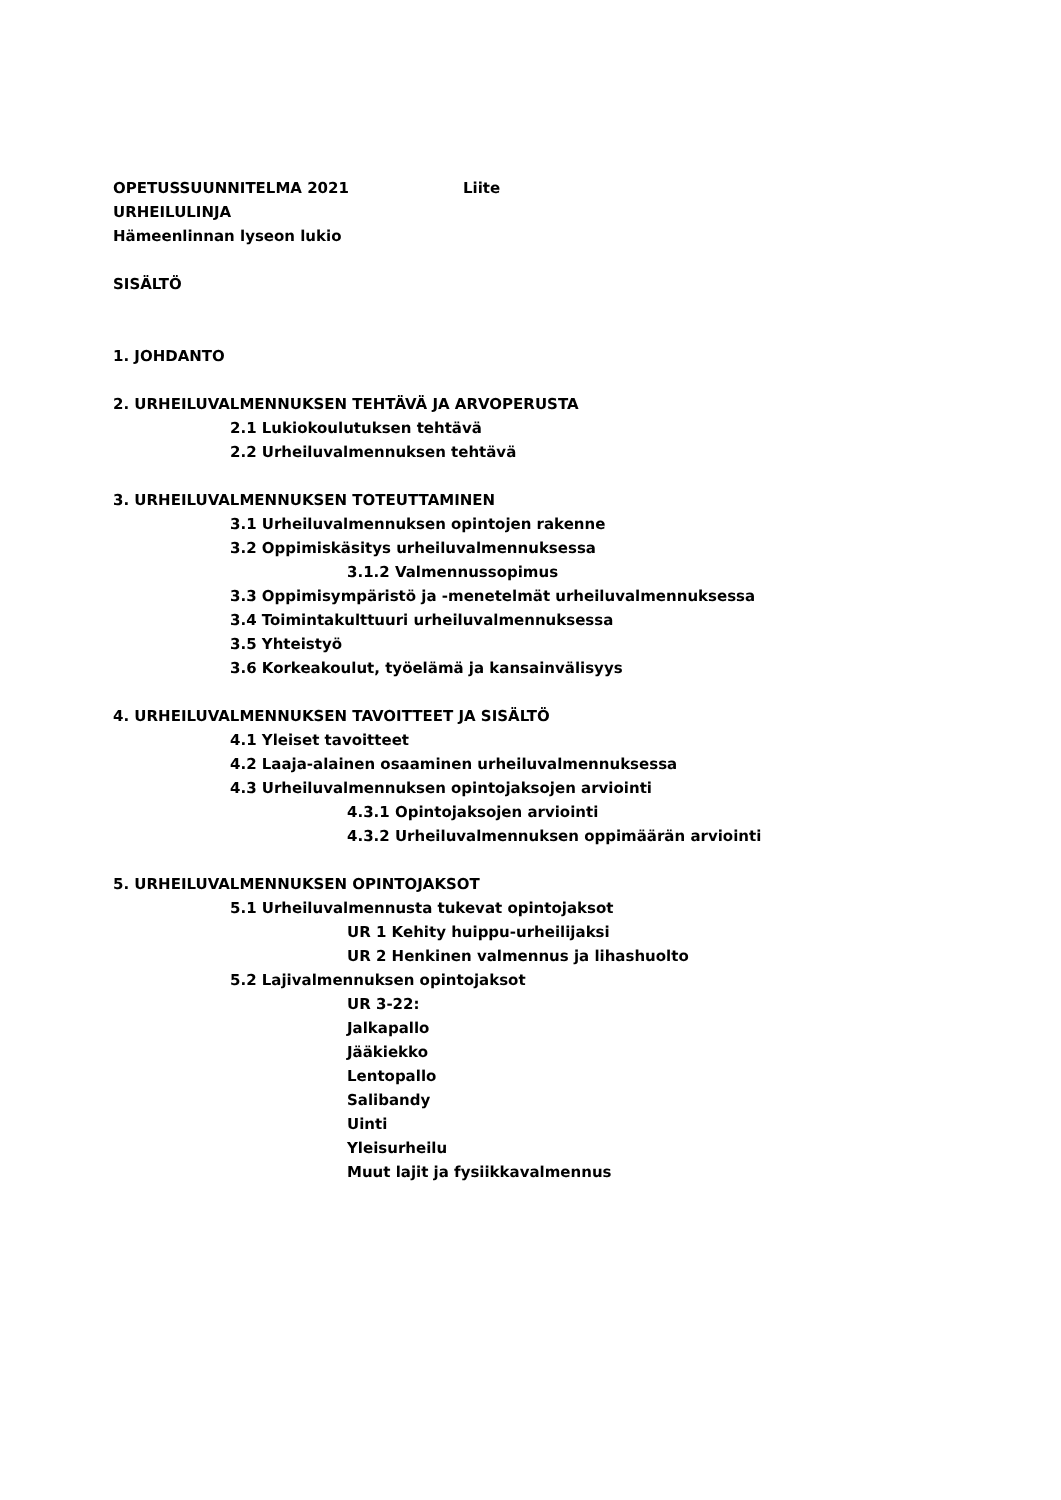OPETUSSUUNNITELMA 2021 Liite
URHEILULINJA
Hämeenlinnan lyseon lukio
SISÄLTÖ
1. JOHDANTO
2. URHEILUVALMENNUKSEN TEHTÄVÄ JA ARVOPERUSTA
2.1 Lukiokoulutuksen tehtävä
2.2 Urheiluvalmennuksen tehtävä
3. URHEILUVALMENNUKSEN TOTEUTTAMINEN
3.1 Urheiluvalmennuksen opintojen rakenne
3.2 Oppimiskäsitys urheiluvalmennuksessa
3.1.2 Valmennussopimus
3.3 Oppimisympäristö ja -menetelmät urheiluvalmennuksessa
3.4 Toimintakulttuuri urheiluvalmennuksessa
3.5 Yhteistyö
3.6 Korkeakoulut, työelämä ja kansainvälisyys
4. URHEILUVALMENNUKSEN TAVOITTEET JA SISÄLTÖ
4.1 Yleiset tavoitteet
4.2 Laaja-alainen osaaminen urheiluvalmennuksessa
4.3 Urheiluvalmennuksen opintojaksojen arviointi
4.3.1 Opintojaksojen arviointi
4.3.2 Urheiluvalmennuksen oppimäärän arviointi
5. URHEILUVALMENNUKSEN OPINTOJAKSOT
5.1 Urheiluvalmennusta tukevat opintojaksot
UR 1 Kehity huippu-urheilijaksi
UR 2 Henkinen valmennus ja lihashuolto
5.2 Lajivalmennuksen opintojaksot
UR 3-22:
Jalkapallo
Jääkiekko
Lentopallo
Salibandy
Uinti
Yleisurheilu
Muut lajit ja fysiikkavalmennus